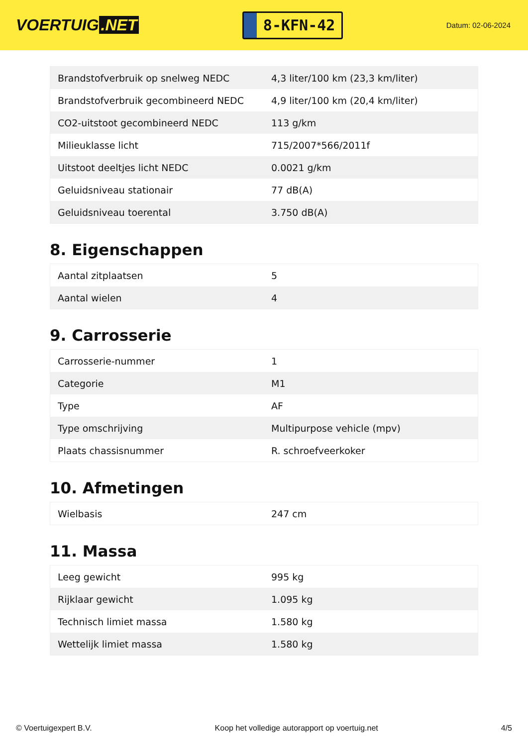VOERTUIG.NET
8-KFN-42
Datum: 02-06-2024
| Brandstofverbruik op snelweg NEDC | 4,3 liter/100 km (23,3 km/liter) |
| Brandstofverbruik gecombineerd NEDC | 4,9 liter/100 km (20,4 km/liter) |
| CO2-uitstoot gecombineerd NEDC | 113 g/km |
| Milieuklasse licht | 715/2007*566/2011f |
| Uitstoot deeltjes licht NEDC | 0.0021 g/km |
| Geluidsniveau stationair | 77 dB(A) |
| Geluidsniveau toerental | 3.750 dB(A) |
8. Eigenschappen
| Aantal zitplaatsen | 5 |
| Aantal wielen | 4 |
9. Carrosserie
| Carrosserie-nummer | 1 |
| Categorie | M1 |
| Type | AF |
| Type omschrijving | Multipurpose vehicle (mpv) |
| Plaats chassisnummer | R. schroefveerkoker |
10. Afmetingen
| Wielbasis | 247 cm |
11. Massa
| Leeg gewicht | 995 kg |
| Rijklaar gewicht | 1.095 kg |
| Technisch limiet massa | 1.580 kg |
| Wettelijk limiet massa | 1.580 kg |
© Voertuigexpert B.V. Koop het volledige autorapport op voertuig.net 4/5